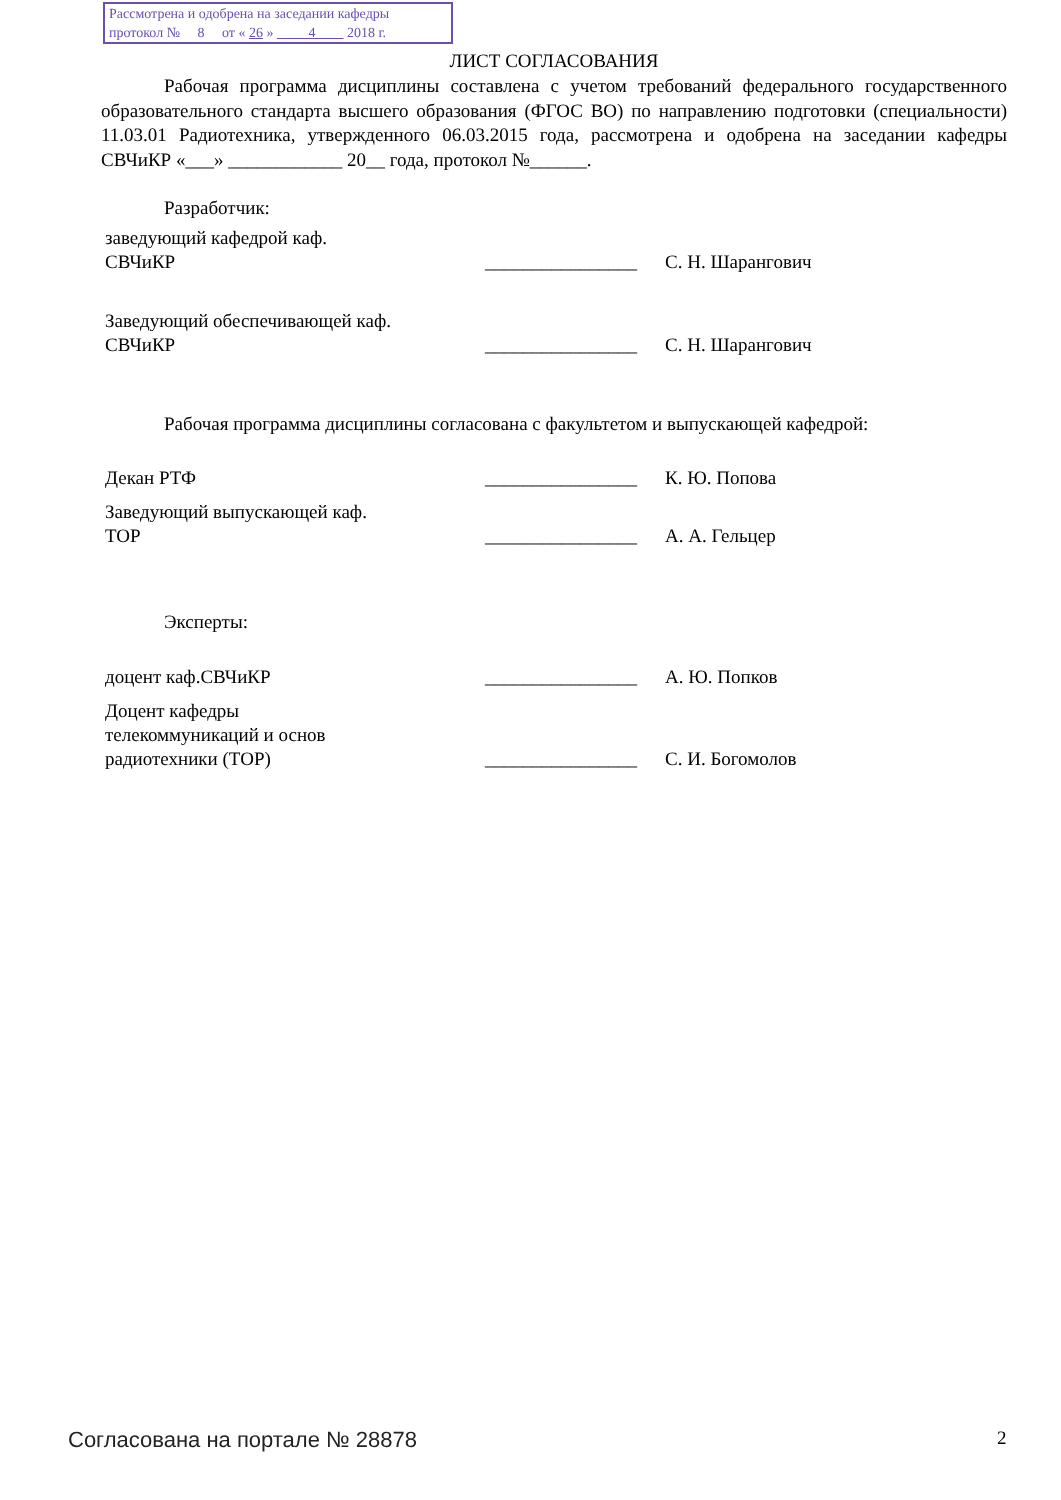Рассмотрена и одобрена на заседании кафедры
протокол № 8 от « 26 » 4 2018 г.
ЛИСТ СОГЛАСОВАНИЯ
Рабочая программа дисциплины составлена с учетом требований федерального государственного образовательного стандарта высшего образования (ФГОС ВО) по направлению подготовки (специальности) 11.03.01 Радиотехника, утвержденного 06.03.2015 года, рассмотрена и одобрена на заседании кафедры СВЧиКР «___» ____________ 20__ года, протокол №______.
Разработчик:
заведующий кафедрой каф.
СВЧиКР
________________
С. Н. Шарангович
Заведующий обеспечивающей каф.
СВЧиКР
________________
С. Н. Шарангович
Рабочая программа дисциплины согласована с факультетом и выпускающей кафедрой:
Декан РТФ ________________
К. Ю. Попова
Заведующий выпускающей каф.
ТОР
________________
А. А. Гельцер
Эксперты:
доцент каф.СВЧиКР ________________
А. Ю. Попков
Доцент кафедры
телекоммуникаций и основ
радиотехники (ТОР)
________________
С. И. Богомолов
Согласована на портале № 28878 2